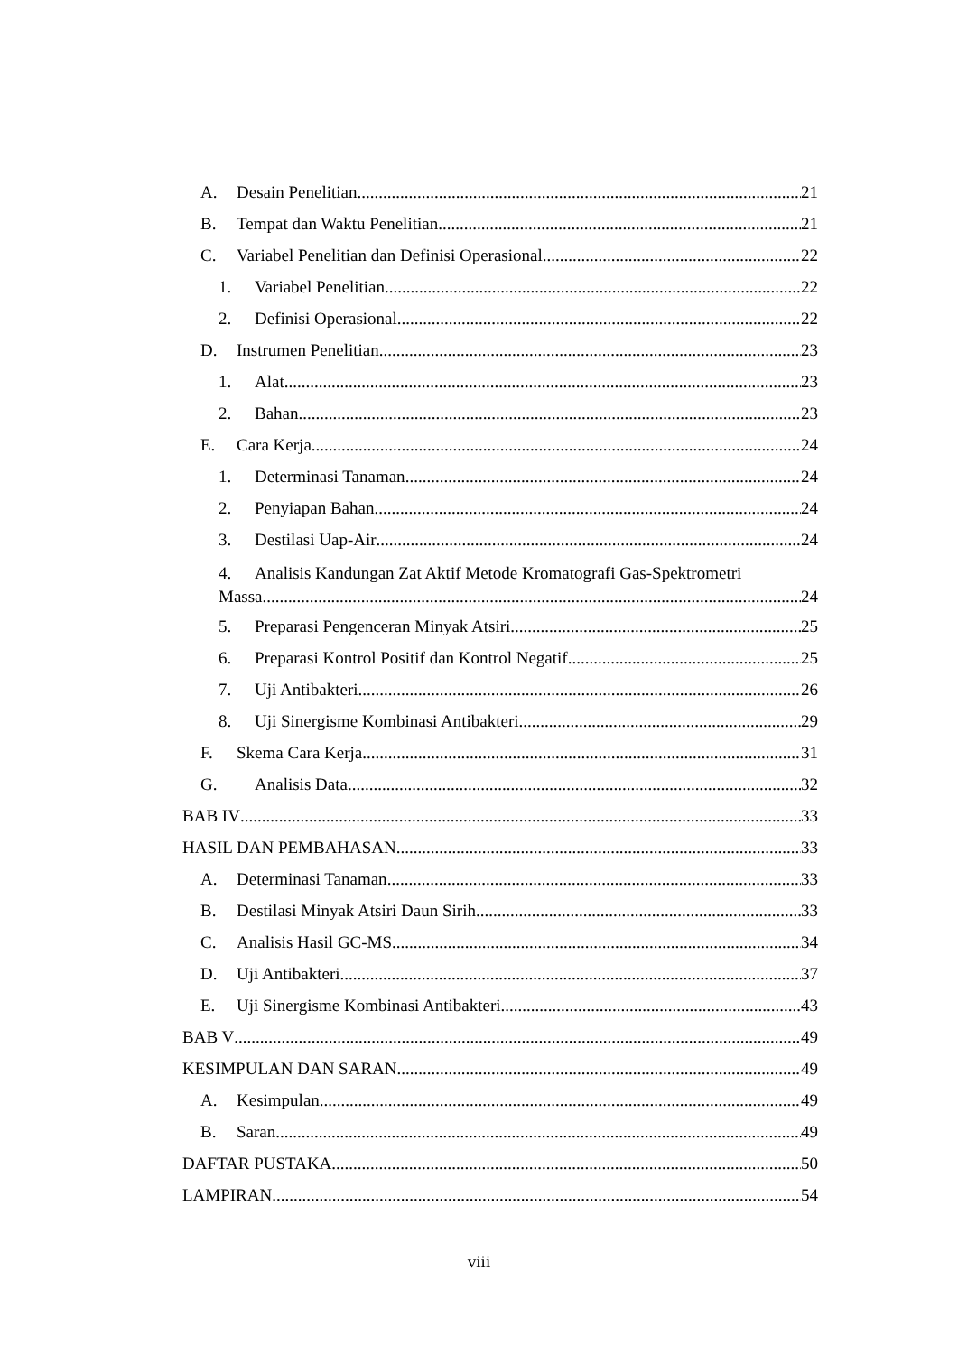A. Desain Penelitian 21
B. Tempat dan Waktu Penelitian 21
C. Variabel Penelitian dan Definisi Operasional 22
1. Variabel Penelitian 22
2. Definisi Operasional 22
D. Instrumen Penelitian 23
1. Alat 23
2. Bahan 23
E. Cara Kerja 24
1. Determinasi Tanaman 24
2. Penyiapan Bahan 24
3. Destilasi Uap-Air 24
4. Analisis Kandungan Zat Aktif Metode Kromatografi Gas-Spektrometri
Massa 24
5. Preparasi Pengenceran Minyak Atsiri 25
6. Preparasi Kontrol Positif dan Kontrol Negatif 25
7. Uji Antibakteri 26
8. Uji Sinergisme Kombinasi Antibakteri 29
F. Skema Cara Kerja 31
G. Analisis Data 32
BAB IV 33
HASIL DAN PEMBAHASAN 33
A. Determinasi Tanaman 33
B. Destilasi Minyak Atsiri Daun Sirih 33
C. Analisis Hasil GC-MS 34
D. Uji Antibakteri 37
E. Uji Sinergisme Kombinasi Antibakteri 43
BAB V 49
KESIMPULAN DAN SARAN 49
A. Kesimpulan 49
B. Saran 49
DAFTAR PUSTAKA 50
LAMPIRAN 54
viii